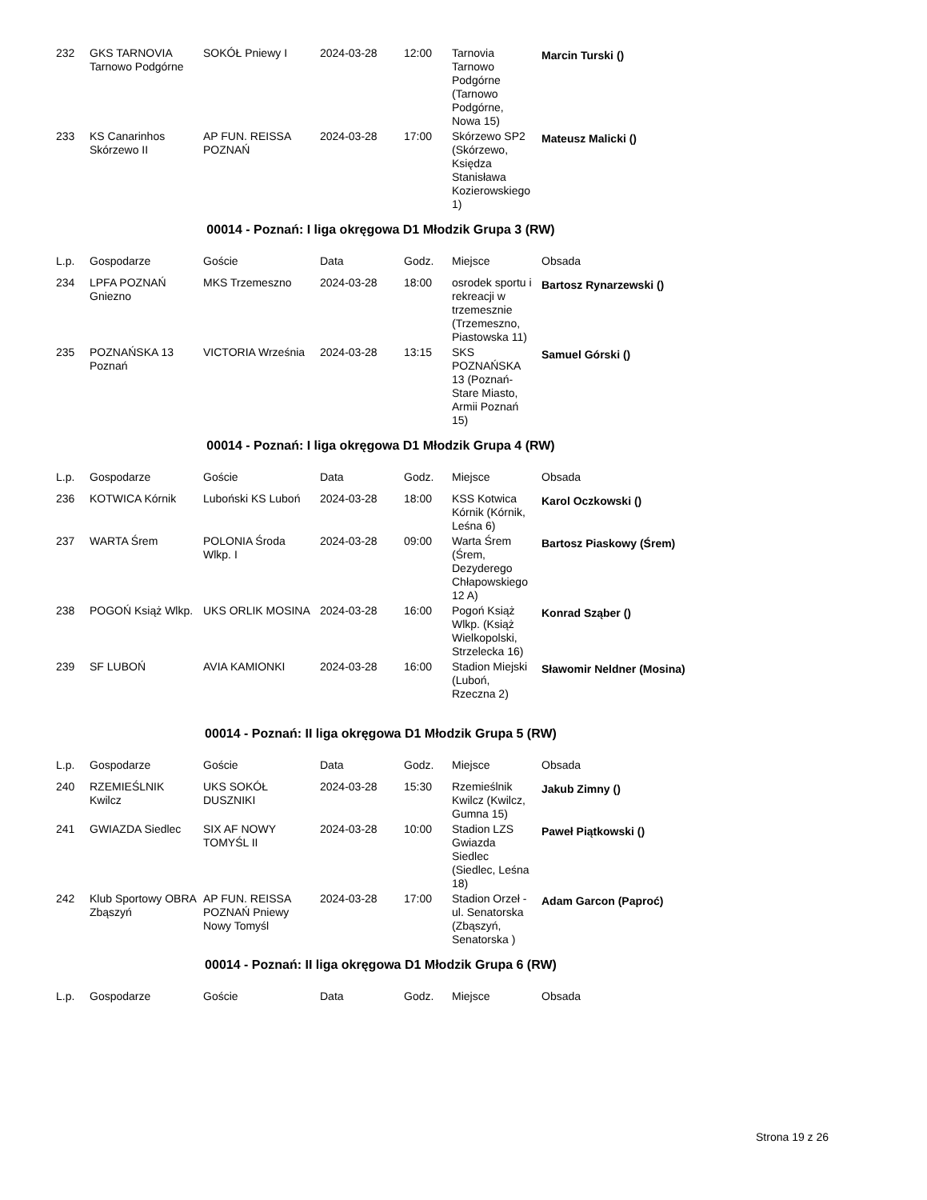| 232 | GKS TARNOVIA Tarnowo Podgórne | SOKÓŁ Pniewy I | 2024-03-28 | 12:00 | Tarnovia Tarnowo Podgórne (Tarnowo Podgórne, Nowa 15) | Marcin Turski () |
| 233 | KS Canarinhos Skórzewo II | AP FUN. REISSA POZNAŃ | 2024-03-28 | 17:00 | Skórzewo SP2 (Skórzewo, Księdza Stanisława Kozierowskiego 1) | Mateusz Malicki () |
00014 - Poznań: I liga okręgowa D1 Młodzik Grupa 3 (RW)
| L.p. | Gospodarze | Goście | Data | Godz. | Miejsce | Obsada |
| --- | --- | --- | --- | --- | --- | --- |
| 234 | LPFA POZNAŃ Gniezno | MKS Trzemeszno | 2024-03-28 | 18:00 | osrodek sportu i rekreacji w trzemesznie (Trzemeszno, Piastowska 11) | Bartosz Rynarzewski () |
| 235 | POZNAŃSKA 13 Poznań | VICTORIA Września | 2024-03-28 | 13:15 | SKS POZNAŃSKA 13 (Poznań-Stare Miasto, Armii Poznań 15) | Samuel Górski () |
00014 - Poznań: I liga okręgowa D1 Młodzik Grupa 4 (RW)
| L.p. | Gospodarze | Goście | Data | Godz. | Miejsce | Obsada |
| --- | --- | --- | --- | --- | --- | --- |
| 236 | KOTWICA Kórnik | Luboński KS Luboń | 2024-03-28 | 18:00 | KSS Kotwica Kórnik (Kórnik, Leśna 6) | Karol Oczkowski () |
| 237 | WARTA Śrem | POLONIA Środa Wlkp. I | 2024-03-28 | 09:00 | Warta Śrem (Śrem, Dezyderego Chłapowskiego 12 A) | Bartosz Piaskowy (Śrem) |
| 238 | POGOŃ Książ Wlkp. | UKS ORLIK MOSINA | 2024-03-28 | 16:00 | Pogoń Książ Wlkp. (Książ Wielkopolski, Strzelecka 16) | Konrad Sząber () |
| 239 | SF LUBOŃ | AVIA KAMIONKI | 2024-03-28 | 16:00 | Stadion Miejski (Luboń, Rzeczna 2) | Sławomir Neldner (Mosina) |
00014 - Poznań: II liga okręgowa D1 Młodzik Grupa 5 (RW)
| L.p. | Gospodarze | Goście | Data | Godz. | Miejsce | Obsada |
| --- | --- | --- | --- | --- | --- | --- |
| 240 | RZEMIEŚLNIK Kwilcz | UKS SOKÓŁ DUSZNIKI | 2024-03-28 | 15:30 | Rzemieślnik Kwilcz (Kwilcz, Gumna 15) | Jakub Zimny () |
| 241 | GWIAZDA Siedlec | SIX AF NOWY TOMYŚL II | 2024-03-28 | 10:00 | Stadion LZS Gwiazda Siedlec (Siedlec, Leśna 18) | Paweł Piątkowski () |
| 242 | Klub Sportowy OBRA Zbąszyń | AP FUN. REISSA POZNAŃ Pniewy Nowy Tomyśl | 2024-03-28 | 17:00 | Stadion Orzeł - ul. Senatorska (Zbąszyń, Senatorska ) | Adam Garcon (Paproć) |
00014 - Poznań: II liga okręgowa D1 Młodzik Grupa 6 (RW)
| L.p. | Gospodarze | Goście | Data | Godz. | Miejsce | Obsada |
| --- | --- | --- | --- | --- | --- | --- |
Strona 19 z 26